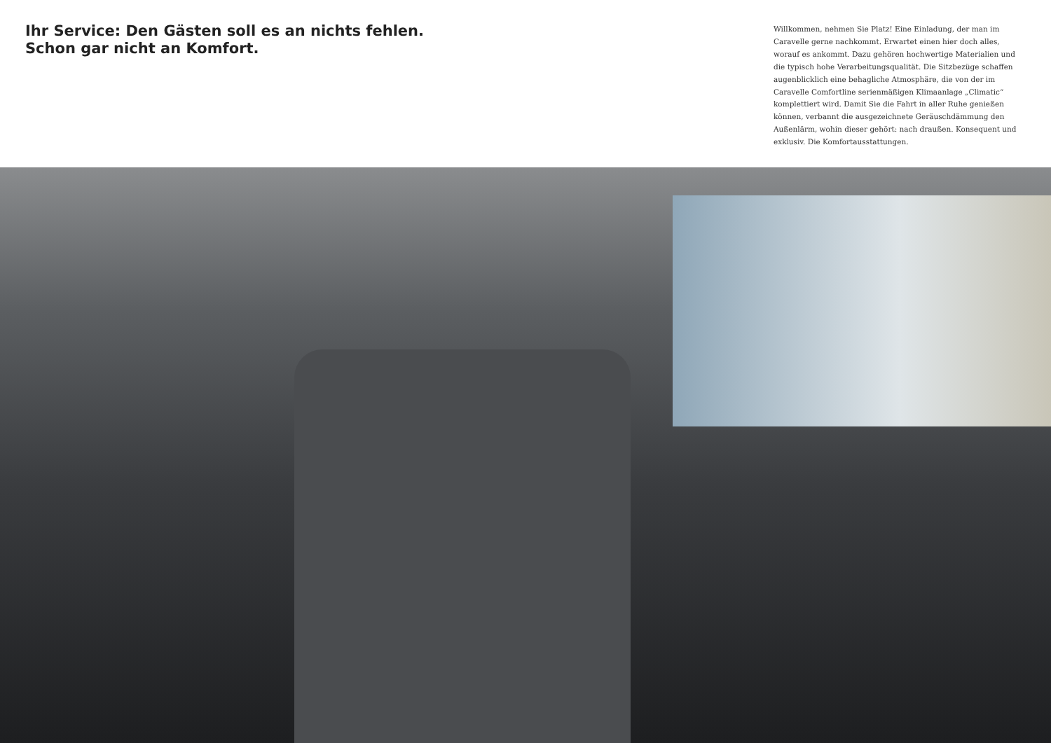Ihr Service: Den Gästen soll es an nichts fehlen.
Schon gar nicht an Komfort.
Willkommen, nehmen Sie Platz! Eine Einladung, der man im Caravelle gerne nachkommt. Erwartet einen hier doch alles, worauf es ankommt. Dazu gehören hochwertige Materialien und die typisch hohe Verarbeitungsqualität. Die Sitzbezüge schaffen augenblicklich eine behagliche Atmosphäre, die von der im Caravelle Comfortline serienmäßigen Klimaanlage „Climatic“ komplettiert wird. Damit Sie die Fahrt in aller Ruhe genießen können, verbannt die ausgezeichnete Geräuschdämmung den Außenlärm, wohin dieser gehört: nach draußen. Konsequent und exklusiv. Die Komfortausstattungen.